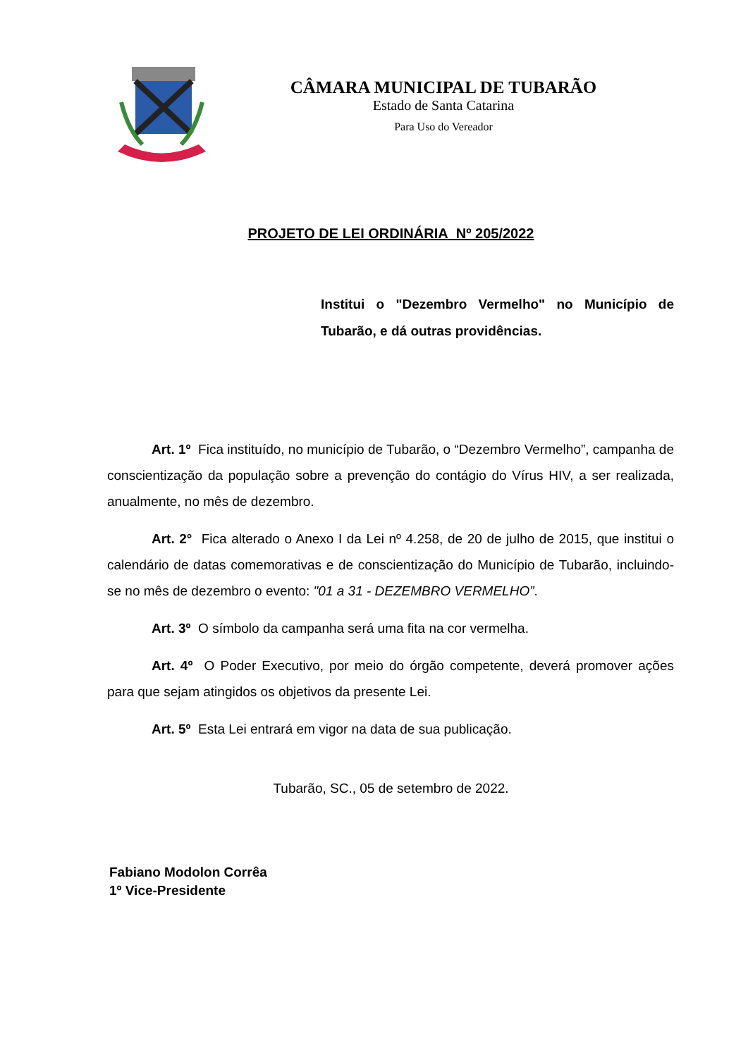CÂMARA MUNICIPAL DE TUBARÃO
Estado de Santa Catarina
Para Uso do Vereador
PROJETO DE LEI ORDINÁRIA Nº 205/2022
Institui o "Dezembro Vermelho" no Município de Tubarão, e dá outras providências.
Art. 1º Fica instituído, no município de Tubarão, o “Dezembro Vermelho”, campanha de conscientização da população sobre a prevenção do contágio do Vírus HIV, a ser realizada, anualmente, no mês de dezembro.
Art. 2° Fica alterado o Anexo I da Lei nº 4.258, de 20 de julho de 2015, que institui o calendário de datas comemorativas e de conscientização do Município de Tubarão, incluindo-se no mês de dezembro o evento: "01 a 31 - DEZEMBRO VERMELHO”.
Art. 3º O símbolo da campanha será uma fita na cor vermelha.
Art. 4º O Poder Executivo, por meio do órgão competente, deverá promover ações para que sejam atingidos os objetivos da presente Lei.
Art. 5º Esta Lei entrará em vigor na data de sua publicação.
Tubarão, SC., 05 de setembro de 2022.
Fabiano Modolon Corrêa
1º Vice-Presidente